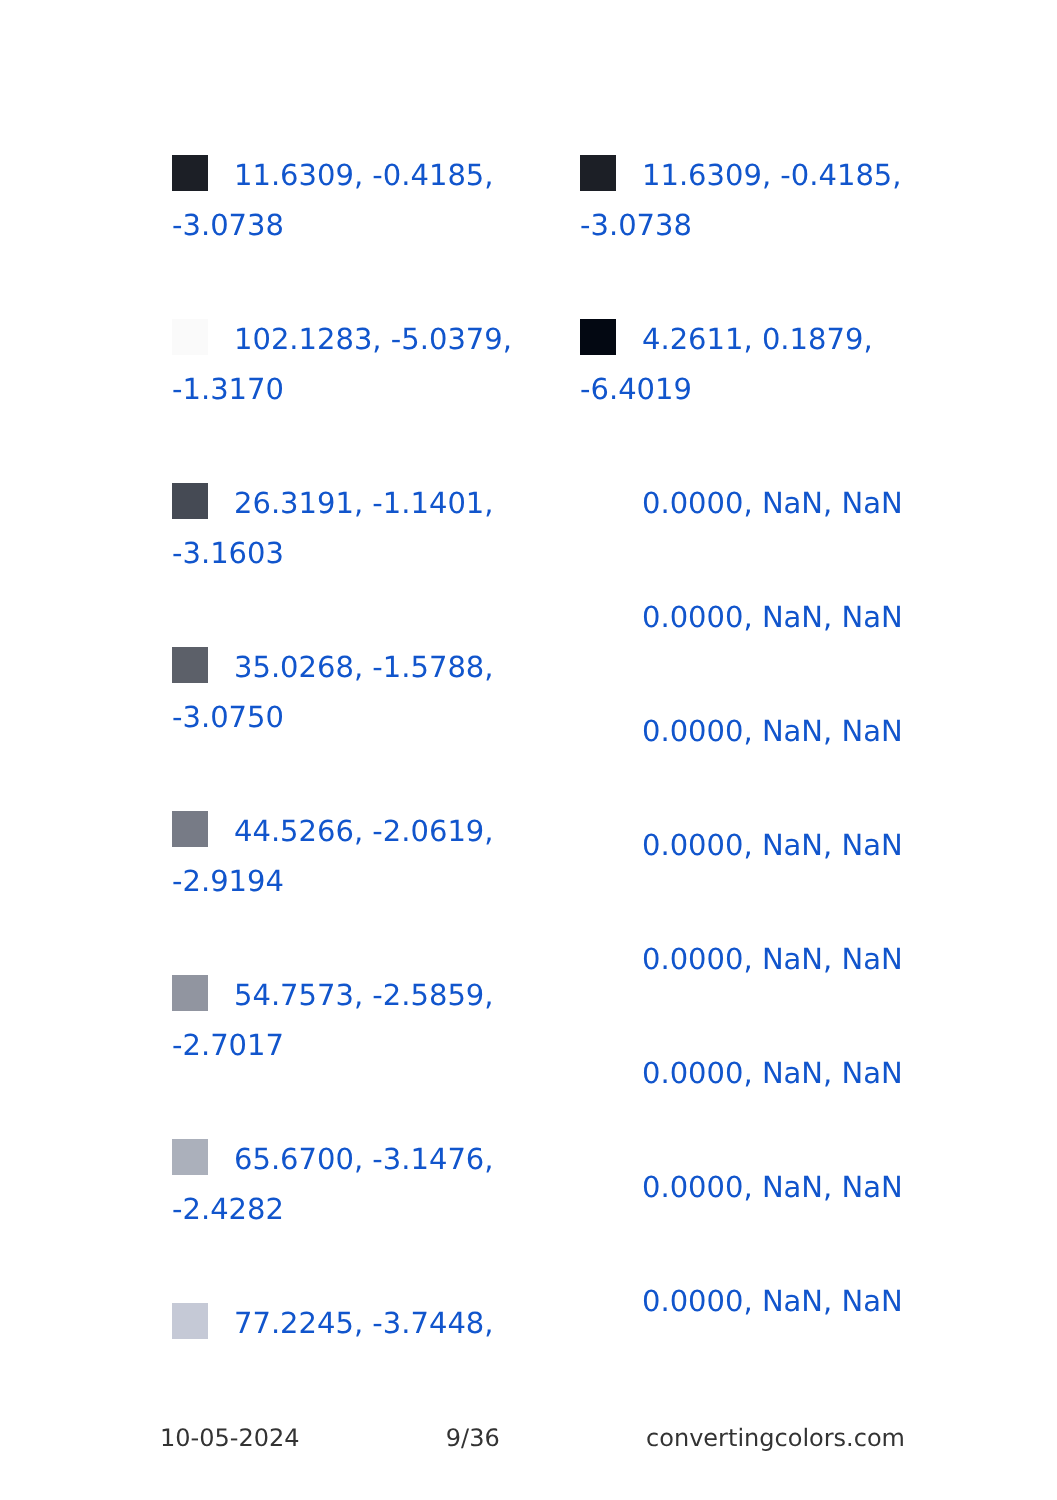11.6309, -0.4185,
-3.0738
102.1283, -5.0379,
-1.3170
26.3191, -1.1401,
-3.1603
35.0268, -1.5788,
-3.0750
44.5266, -2.0619,
-2.9194
54.7573, -2.5859,
-2.7017
65.6700, -3.1476,
-2.4282
77.2245, -3.7448,
11.6309, -0.4185,
-3.0738
4.2611, 0.1879,
-6.4019
0.0000, NaN, NaN
0.0000, NaN, NaN
0.0000, NaN, NaN
0.0000, NaN, NaN
0.0000, NaN, NaN
0.0000, NaN, NaN
0.0000, NaN, NaN
0.0000, NaN, NaN
10-05-2024 9/36 convertingcolors.com